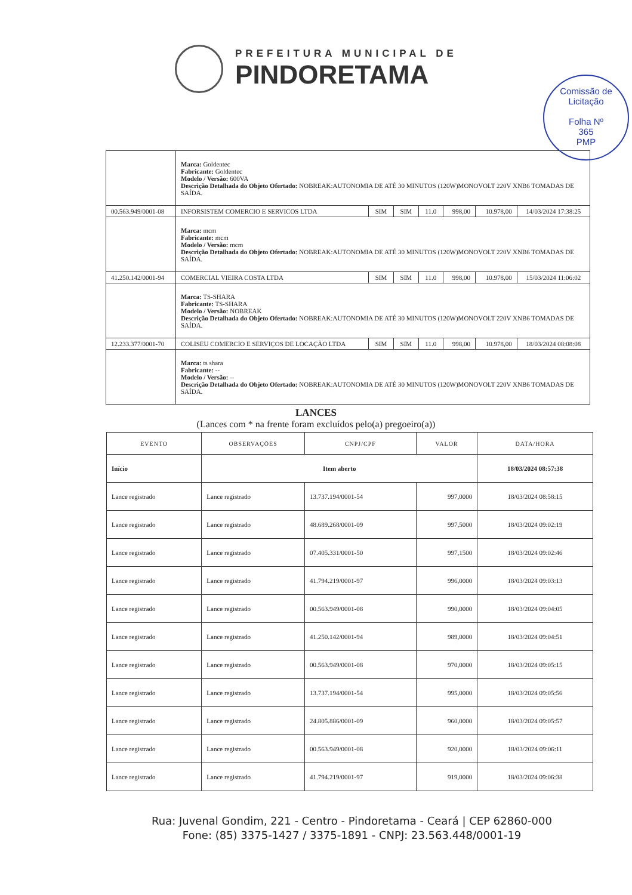PREFEITURA MUNICIPAL DE
PINDORETAMA
Comissão de Licitação
Folha Nº
365
PMP
| | Marca: Goldentec Fabricante: Goldentec Modelo / Versão: 600VA Descrição Detalhada do Objeto Ofertado: NOBREAK:AUTONOMIA DE ATÉ 30 MINUTOS (120W)MONOVOLT 220V XNB6 TOMADAS DE SAÍDA. | | | | | | |
| 00.563.949/0001-08 | INFORSISTEM COMERCIO E SERVICOS LTDA | SIM | SIM | 11.0 | 998,00 | 10.978,00 | 14/03/2024 17:38:25 |
| | Marca: mcm Fabricante: mcm Modelo / Versão: mcm Descrição Detalhada do Objeto Ofertado: NOBREAK:AUTONOMIA DE ATÉ 30 MINUTOS (120W)MONOVOLT 220V XNB6 TOMADAS DE SAÍDA. | | | | | | |
| 41.250.142/0001-94 | COMERCIAL VIEIRA COSTA LTDA | SIM | SIM | 11.0 | 998,00 | 10.978,00 | 15/03/2024 11:06:02 |
| | Marca: TS-SHARA Fabricante: TS-SHARA Modelo / Versão: NOBREAK Descrição Detalhada do Objeto Ofertado: NOBREAK:AUTONOMIA DE ATÉ 30 MINUTOS (120W)MONOVOLT 220V XNB6 TOMADAS DE SAÍDA. | | | | | | |
| 12.233.377/0001-70 | COLISEU COMERCIO E SERVIÇOS DE LOCAÇÃO LTDA | SIM | SIM | 11.0 | 998,00 | 10.978,00 | 18/03/2024 08:08:08 |
| | Marca: ts shara Fabricante: -- Modelo / Versão: -- Descrição Detalhada do Objeto Ofertado: NOBREAK:AUTONOMIA DE ATÉ 30 MINUTOS (120W)MONOVOLT 220V XNB6 TOMADAS DE SAÍDA. | | | | | | |
LANCES
(Lances com * na frente foram excluídos pelo(a) pregoeiro(a))
| EVENTO | OBSERVAÇÕES | CNPJ/CPF | VALOR | DATA/HORA |
| --- | --- | --- | --- | --- |
| Início | Item aberto | | | 18/03/2024 08:57:38 |
| Lance registrado | Lance registrado | 13.737.194/0001-54 | 997,0000 | 18/03/2024 08:58:15 |
| Lance registrado | Lance registrado | 48.689.268/0001-09 | 997,5000 | 18/03/2024 09:02:19 |
| Lance registrado | Lance registrado | 07.405.331/0001-50 | 997,1500 | 18/03/2024 09:02:46 |
| Lance registrado | Lance registrado | 41.794.219/0001-97 | 996,0000 | 18/03/2024 09:03:13 |
| Lance registrado | Lance registrado | 00.563.949/0001-08 | 990,0000 | 18/03/2024 09:04:05 |
| Lance registrado | Lance registrado | 41.250.142/0001-94 | 989,0000 | 18/03/2024 09:04:51 |
| Lance registrado | Lance registrado | 00.563.949/0001-08 | 970,0000 | 18/03/2024 09:05:15 |
| Lance registrado | Lance registrado | 13.737.194/0001-54 | 995,0000 | 18/03/2024 09:05:56 |
| Lance registrado | Lance registrado | 24.805.886/0001-09 | 960,0000 | 18/03/2024 09:05:57 |
| Lance registrado | Lance registrado | 00.563.949/0001-08 | 920,0000 | 18/03/2024 09:06:11 |
| Lance registrado | Lance registrado | 41.794.219/0001-97 | 919,0000 | 18/03/2024 09:06:38 |
Rua: Juvenal Gondim, 221 - Centro - Pindoretama - Ceará | CEP 62860-000
Fone: (85) 3375-1427 / 3375-1891 - CNPJ: 23.563.448/0001-19